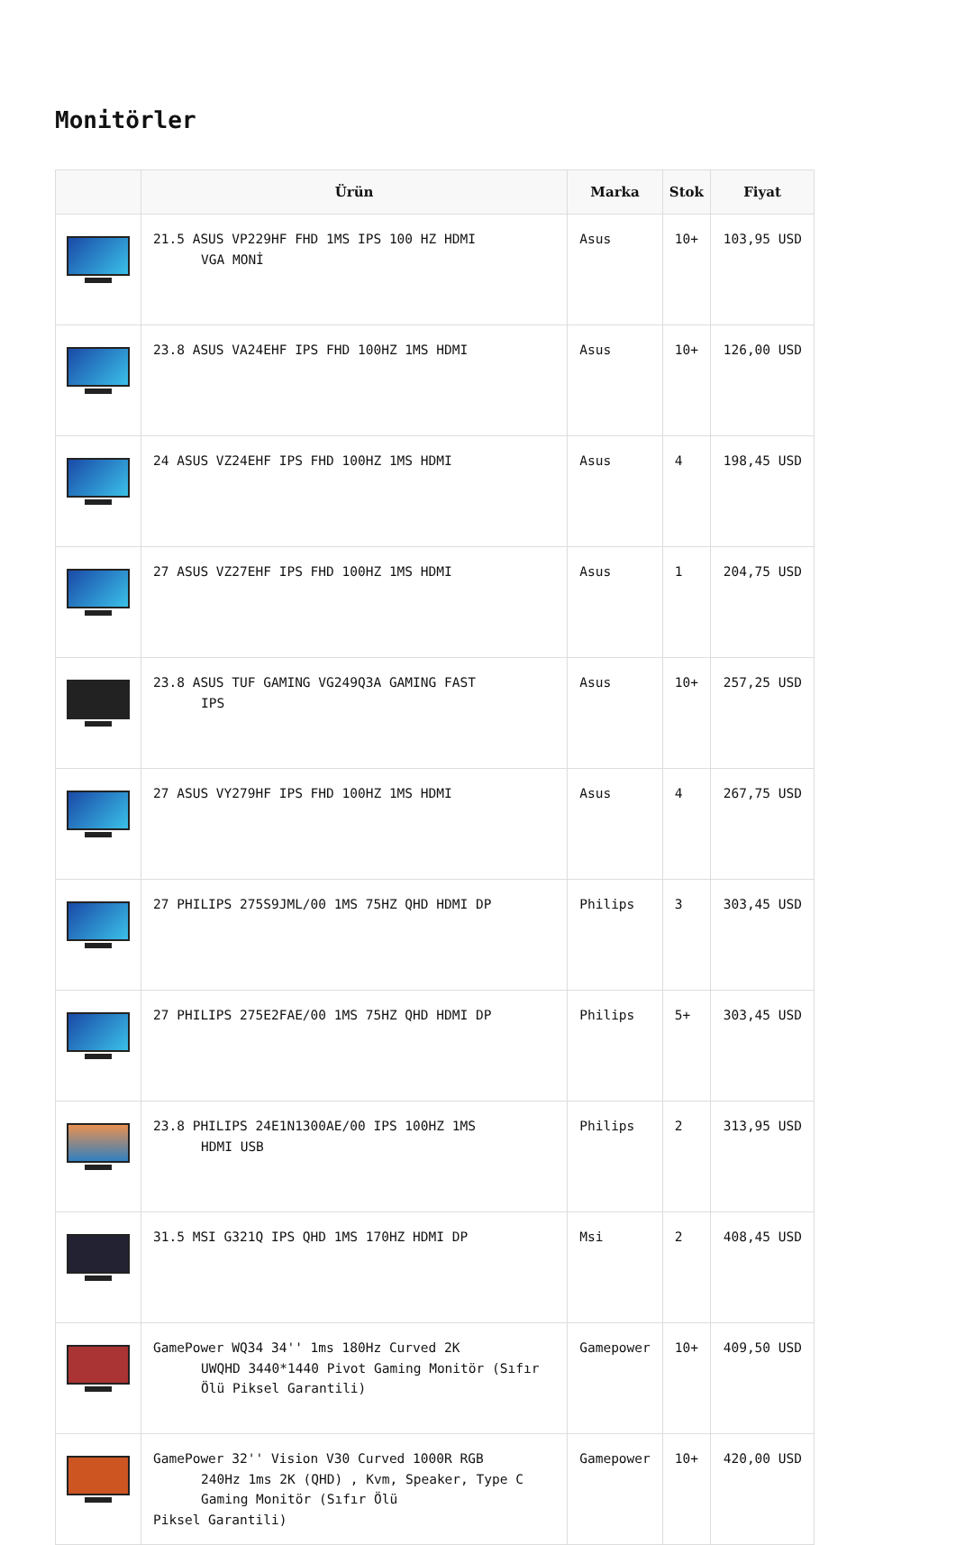Monitörler
| | Ürün | Marka | Stok | Fiyat |
| --- | --- | --- | --- | --- |
| | 21.5 ASUS VP229HF FHD 1MS IPS 100 HZ HDMI VGA MONİ | Asus | 10+ | 103,95 USD |
| | 23.8 ASUS VA24EHF IPS FHD 100HZ 1MS HDMI | Asus | 10+ | 126,00 USD |
| | 24 ASUS VZ24EHF IPS FHD 100HZ 1MS HDMI | Asus | 4 | 198,45 USD |
| | 27 ASUS VZ27EHF IPS FHD 100HZ 1MS HDMI | Asus | 1 | 204,75 USD |
| | 23.8 ASUS TUF GAMING VG249Q3A GAMING FAST IPS | Asus | 10+ | 257,25 USD |
| | 27 ASUS VY279HF IPS FHD 100HZ 1MS HDMI | Asus | 4 | 267,75 USD |
| | 27 PHILIPS 275S9JML/00 1MS 75HZ QHD HDMI DP | Philips | 3 | 303,45 USD |
| | 27 PHILIPS 275E2FAE/00 1MS 75HZ QHD HDMI DP | Philips | 5+ | 303,45 USD |
| | 23.8 PHILIPS 24E1N1300AE/00 IPS 100HZ 1MS HDMI USB | Philips | 2 | 313,95 USD |
| | 31.5 MSI G321Q IPS QHD 1MS 170HZ HDMI DP | Msi | 2 | 408,45 USD |
| | GamePower WQ34 34'' 1ms 180Hz Curved 2K UWQHD 3440*1440 Pivot Gaming Monitör (Sıfır Ölü Piksel Garantili) | Gamepower | 10+ | 409,50 USD |
| | GamePower 32'' Vision V30 Curved 1000R RGB 240Hz 1ms 2K (QHD) , Kvm, Speaker, Type C Gaming Monitör (Sıfır Ölü Piksel Garantili) | Gamepower | 10+ | 420,00 USD |